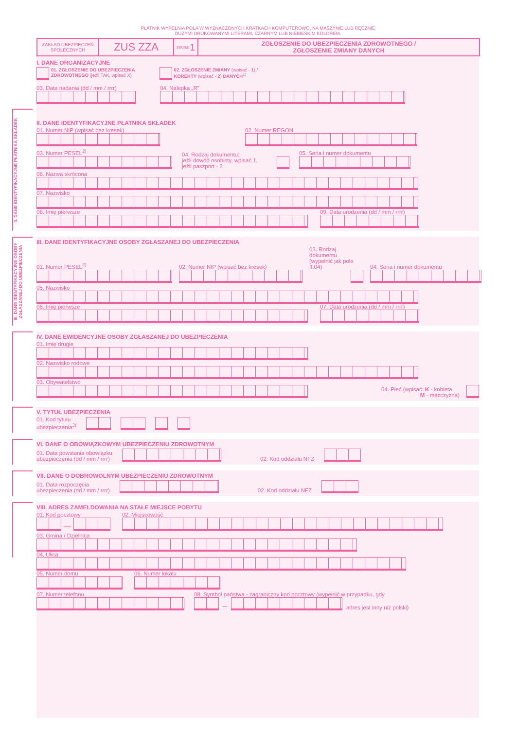PŁATNIK WYPEŁNIA POLA W WYZNACZONYCH KRATKACH KOMPUTEROWO, NA MASZYNIE LUB RĘCZNIE
DUŻYMI DRUKOWANYMI LITERAMI, CZARNYM LUB NIEBIESKIM KOLOREM.
ZAKŁAD UBEZPIECZEŃ
SPOŁECZNYCH
ZUS ZZA
strona: 1
ZGŁOSZENIE DO UBEZPIECZENIA ZDROWOTNEGO /
ZGŁOSZENIE ZMIANY DANYCH
I. DANE ORGANIZACYJNE
01. ZGŁOSZENIE DO UBEZPIECZENIA
ZDROWOTNEGO (jeżli TAK, wpisać X)
02. ZGŁOSZENIE ZMIANY (wpisać - 1) /
KOREKTY (wpisać - 2) DANYCH<sup>1)</sup>
03. Data nadania (dd / mm / rrrr)
04. Nalepka „R”
II. DANE IDENTYFIKACYJNE PŁATNIKA SKŁADEK
II. DANE IDENTYFIKACYJNE PŁATNIKA SKŁADEK
01. Numer NIP (wpisać bez kresek)
02. Numer REGON
03. Numer PESEL<sup>2)</sup>
04. Rodzaj dokumentu:
jeżli dowód osobisty, wpisać 1,
jeżli paszport - 2
05. Seria i numer dokumentu
06. Nazwa skrócona
07. Nazwisko
08. Imię pierwsze
09. Data urodzenia (dd / mm / rrrr)
III. DANE IDENTYFIKACYJNE OSOBY ZGŁASZANEJ DO UBEZPIECZENIA
III. DANE IDENTYFIKACYJNE OSOBY ZGŁASZANEJ DO UBEZPIECZENIA
01. Numer PESEL<sup>2)</sup>
02. Numer NIP (wpisać bez kresek)
03. Rodzaj dokumentu
(wypełnić jak pole II.04)
04. Seria i numer dokumentu
05. Nazwisko
06. Imię pierwsze
07. Data urodzenia (dd / mm / rrrr)
IV. DANE EWIDENCYJNE OSOBY ZGŁASZANEJ DO UBEZPIECZENIA
01. Imię drugie
02. Nazwisko rodowe
03. Obywatelstwo
04. Płeć (wpisać: K - kobieta,
M - mężczyzna)
V. TYTUŁ UBEZPIECZENIA
01. Kod tytułu
ubezpieczenia<sup>3)</sup>
VI. DANE O OBOWIĄZKOWYM UBEZPIECZENIU ZDROWOTNYM
01. Data powstania obowiązku
ubezpieczenia (dd / mm / rrrr)
02. Kod oddziału NFZ
VII. DANE O DOBROWOLNYM UBEZPIECZENIU ZDROWOTNYM
01. Data rozpoczęcia
ubezpieczenia (dd / mm / rrrr)
02. Kod oddziału NFZ
VIII. ADRES ZAMELDOWANIA NA STAŁE MIEJSCE POBYTU
01. Kod pocztowy
—
02. Miejscowość
03. Gmina / Dzielnica
04. Ulica
05. Numer domu
06. Numer lokalu
07. Numer telefonu
08. Symbol państwa - zagraniczny kod pocztowy (wypełnić w przypadku, gdy
– adres jest inny niż polski)